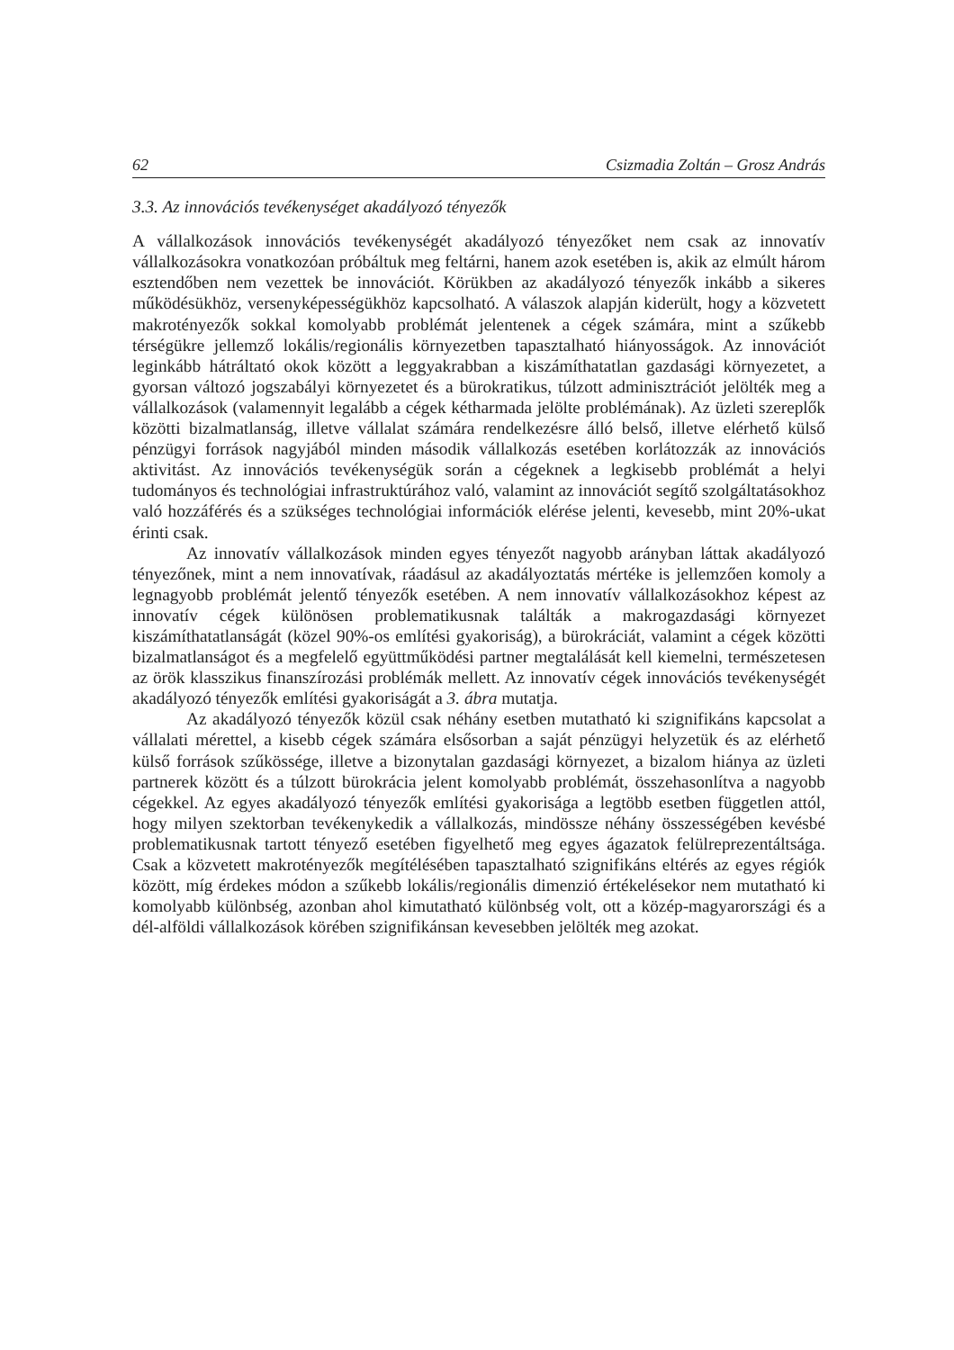62 Csizmadia Zoltán – Grosz András
3.3. Az innovációs tevékenységet akadályozó tényezők
A vállalkozások innovációs tevékenységét akadályozó tényezőket nem csak az innovatív vállalkozásokra vonatkozóan próbáltuk meg feltárni, hanem azok esetében is, akik az elmúlt három esztendőben nem vezettek be innovációt. Körükben az akadályozó tényezők inkább a sikeres működésükhöz, versenyképességükhöz kapcsolható. A válaszok alapján kiderült, hogy a közvetett makrotényezők sokkal komolyabb problémát jelentenek a cégek számára, mint a szűkebb térségükre jellemző lokális/regionális környezetben tapasztalható hiányosságok. Az innovációt leginkább hátráltató okok között a leggyakrabban a kiszámíthatatlan gazdasági környezetet, a gyorsan változó jogszabályi környezetet és a bürokratikus, túlzott adminisztrációt jelölték meg a vállalkozások (valamennyit legalább a cégek kétharmada jelölte problémának). Az üzleti szereplők közötti bizalmatlanság, illetve vállalat számára rendelkezésre álló belső, illetve elérhető külső pénzügyi források nagyjából minden második vállalkozás esetében korlátozzák az innovációs aktivitást. Az innovációs tevékenységük során a cégeknek a legkisebb problémát a helyi tudományos és technológiai infrastruktúrához való, valamint az innovációt segítő szolgáltatásokhoz való hozzáférés és a szükséges technológiai információk elérése jelenti, kevesebb, mint 20%-ukat érinti csak.
Az innovatív vállalkozások minden egyes tényezőt nagyobb arányban láttak akadályozó tényezőnek, mint a nem innovatívak, ráadásul az akadályoztatás mértéke is jellemzően komoly a legnagyobb problémát jelentő tényezők esetében. A nem innovatív vállalkozásokhoz képest az innovatív cégek különösen problematikusnak találták a makrogazdasági környezet kiszámíthatatlanságát (közel 90%-os említési gyakoriság), a bürokráciát, valamint a cégek közötti bizalmatlanságot és a megfelelő együttműködési partner megtalálását kell kiemelni, természetesen az örök klasszikus finanszírozási problémák mellett. Az innovatív cégek innovációs tevékenységét akadályozó tényezők említési gyakoriságát a 3. ábra mutatja.
Az akadályozó tényezők közül csak néhány esetben mutatható ki szignifikáns kapcsolat a vállalati mérettel, a kisebb cégek számára elsősorban a saját pénzügyi helyzetük és az elérhető külső források szűkössége, illetve a bizonytalan gazdasági környezet, a bizalom hiánya az üzleti partnerek között és a túlzott bürokrácia jelent komolyabb problémát, összehasonlítva a nagyobb cégekkel. Az egyes akadályozó tényezők említési gyakorisága a legtöbb esetben független attól, hogy milyen szektorban tevékenykedik a vállalkozás, mindössze néhány összességében kevésbé problematikusnak tartott tényező esetében figyelhető meg egyes ágazatok felülreprezentáltsága. Csak a közvetett makrotényezők megítélésében tapasztalható szignifikáns eltérés az egyes régiók között, míg érdekes módon a szűkebb lokális/regionális dimenzió értékelésekor nem mutatható ki komolyabb különbség, azonban ahol kimutatható különbség volt, ott a közép-magyarországi és a dél-alföldi vállalkozások körében szignifikánsan kevesebben jelölték meg azokat.